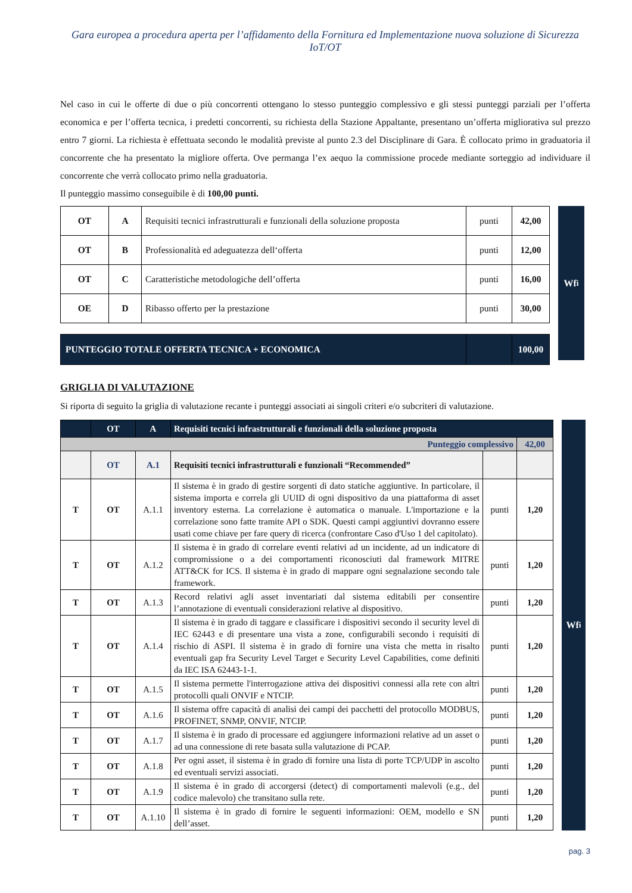Gara europea a procedura aperta per l’affidamento della Fornitura ed Implementazione nuova soluzione di Sicurezza IoT/OT
Nel caso in cui le offerte di due o più concorrenti ottengano lo stesso punteggio complessivo e gli stessi punteggi parziali per l’offerta economica e per l’offerta tecnica, i predetti concorrenti, su richiesta della Stazione Appaltante, presentano un’offerta migliorativa sul prezzo entro 7 giorni. La richiesta è effettuata secondo le modalità previste al punto 2.3 del Disciplinare di Gara. È collocato primo in graduatoria il concorrente che ha presentato la migliore offerta. Ove permanga l’ex aequo la commissione procede mediante sorteggio ad individuare il concorrente che verrà collocato primo nella graduatoria.
Il punteggio massimo conseguibile è di 100,00 punti.
| OT | A | Requisiti tecnici infrastrutturali e funzionali della soluzione proposta | punti | 42,00 |
| OT | B | Professionalità ed adeguatezza dell‘offerta | punti | 12,00 |
| OT | C | Caratteristiche metodologiche dell’offerta | punti | 16,00 |
| OE | D | Ribasso offerto per la prestazione | punti | 30,00 |
| PUNTEGGIO TOTALE OFFERTA TECNICA + ECONOMICA | | | | 100,00 |
Wf<sub>i</sub>
GRIGLIA DI VALUTAZIONE
Si riporta di seguito la griglia di valutazione recante i punteggi associati ai singoli criteri e/o subcriteri di valutazione.
| | OT | A | Requisiti tecnici infrastrutturali e funzionali della soluzione proposta | | |
| Punteggio complessivo | | | | | 42,00 |
| | OT | A.1 | Requisiti tecnici infrastrutturali e funzionali “Recommended” | | |
| T | OT | A.1.1 | Il sistema è in grado di gestire sorgenti di dato statiche aggiuntive. In particolare, il sistema importa e correla gli UUID di ogni dispositivo da una piattaforma di asset inventory esterna. La correlazione è automatica o manuale. L'importazione e la correlazione sono fatte tramite API o SDK. Questi campi aggiuntivi dovranno essere usati come chiave per fare query di ricerca (confrontare Caso d'Uso 1 del capitolato). | punti | 1,20 |
| T | OT | A.1.2 | Il sistema è in grado di correlare eventi relativi ad un incidente, ad un indicatore di compromissione o a dei comportamenti riconosciuti dal framework MITRE ATT&CK for ICS. Il sistema è in grado di mappare ogni segnalazione secondo tale framework. | punti | 1,20 |
| T | OT | A.1.3 | Record relativi agli asset inventariati dal sistema editabili per consentire l’annotazione di eventuali considerazioni relative al dispositivo. | punti | 1,20 |
| T | OT | A.1.4 | Il sistema è in grado di taggare e classificare i dispositivi secondo il security level di IEC 62443 e di presentare una vista a zone, configurabili secondo i requisiti di rischio di ASPI. Il sistema è in grado di fornire una vista che metta in risalto eventuali gap fra Security Level Target e Security Level Capabilities, come definiti da IEC ISA 62443-1-1. | punti | 1,20 |
| T | OT | A.1.5 | Il sistema permette l'interrogazione attiva dei dispositivi connessi alla rete con altri protocolli quali ONVIF e NTCIP. | punti | 1,20 |
| T | OT | A.1.6 | Il sistema offre capacità di analisi dei campi dei pacchetti del protocollo MODBUS, PROFINET, SNMP, ONVIF, NTCIP. | punti | 1,20 |
| T | OT | A.1.7 | Il sistema è in grado di processare ed aggiungere informazioni relative ad un asset o ad una connessione di rete basata sulla valutazione di PCAP. | punti | 1,20 |
| T | OT | A.1.8 | Per ogni asset, il sistema è in grado di fornire una lista di porte TCP/UDP in ascolto ed eventuali servizi associati. | punti | 1,20 |
| T | OT | A.1.9 | Il sistema è in grado di accorgersi (detect) di comportamenti malevoli (e.g., del codice malevolo) che transitano sulla rete. | punti | 1,20 |
| T | OT | A.1.10 | Il sistema è in grado di fornire le seguenti informazioni: OEM, modello e SN dell’asset. | punti | 1,20 |
Wf<sub>i</sub>
pag. 3